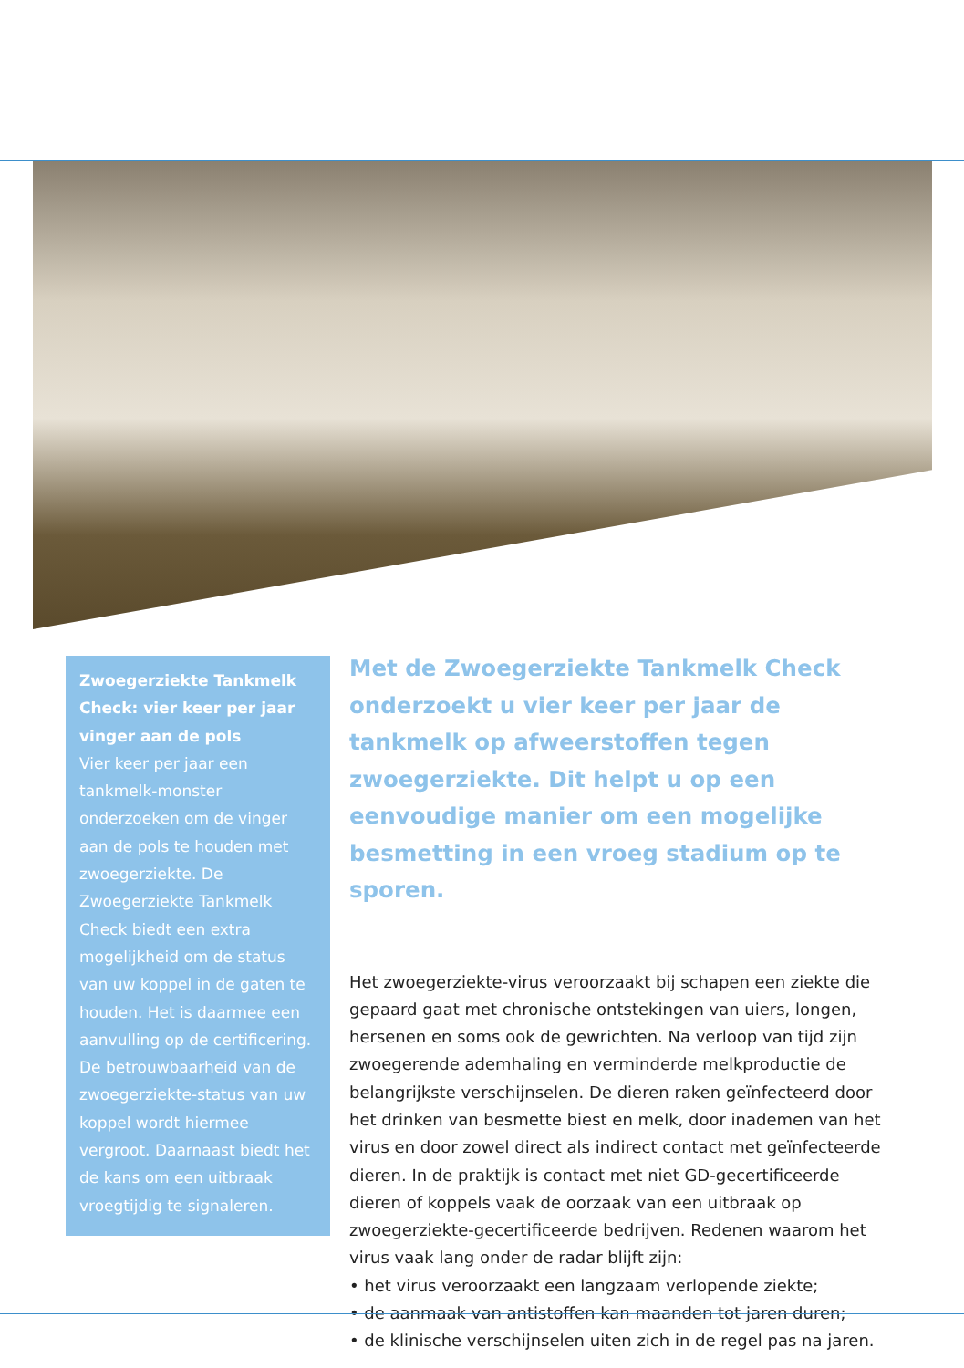Zwoegerziekte Tankmelk Check: vier keer per jaar vinger aan de pols
Vier keer per jaar een tankmelk-monster onderzoeken om de vinger aan de pols te houden met zwoegerziekte. De Zwoegerziekte Tankmelk Check biedt een extra mogelijkheid om de status van uw koppel in de gaten te houden. Het is daarmee een aanvulling op de certificering. De betrouwbaarheid van de zwoegerziekte-status van uw koppel wordt hiermee vergroot. Daarnaast biedt het de kans om een uitbraak vroegtijdig te signaleren.
Met de Zwoegerziekte Tankmelk Check onderzoekt u vier keer per jaar de tankmelk op afweerstoffen tegen zwoegerziekte. Dit helpt u op een eenvoudige manier om een mogelijke besmetting in een vroeg stadium op te sporen.
Het zwoegerziekte-virus veroorzaakt bij schapen een ziekte die gepaard gaat met chronische ontstekingen van uiers, longen, hersenen en soms ook de gewrichten. Na verloop van tijd zijn zwoegerende ademhaling en verminderde melkproductie de belangrijkste verschijnselen. De dieren raken geïnfecteerd door het drinken van besmette biest en melk, door inademen van het virus en door zowel direct als indirect contact met geïnfecteerde dieren. In de praktijk is contact met niet GD-gecertificeerde dieren of koppels vaak de oorzaak van een uitbraak op zwoegerziekte-gecertificeerde bedrijven. Redenen waarom het virus vaak lang onder de radar blijft zijn:
• het virus veroorzaakt een langzaam verlopende ziekte;
• de aanmaak van antistoffen kan maanden tot jaren duren;
• de klinische verschijnselen uiten zich in de regel pas na jaren.